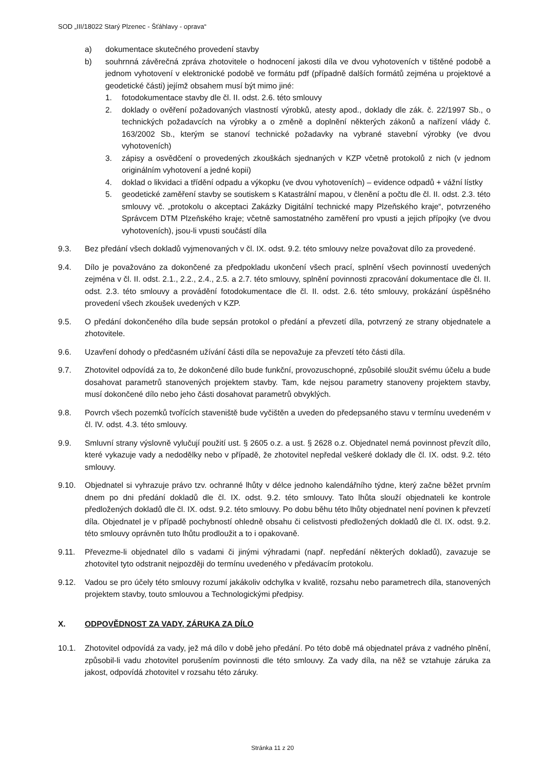SOD „III/18022 Starý Plzenec - Šťáhlavy - oprava“
a) dokumentace skutečného provedení stavby
b) souhrnná závěrečná zpráva zhotovitele o hodnocení jakosti díla ve dvou vyhotoveních v tištěné podobě a jednom vyhotovení v elektronické podobě ve formátu pdf (případně dalších formátů zejména u projektové a geodetické části) jejímž obsahem musí být mimo jiné:
1. fotodokumentace stavby dle čl. II. odst. 2.6. této smlouvy
2. doklady o ověření požadovaných vlastností výrobků, atesty apod., doklady dle zák. č. 22/1997 Sb., o technických požadavcích na výrobky a o změně a doplnění některých zákonů a nařízení vlády č. 163/2002 Sb., kterým se stanoví technické požadavky na vybrané stavební výrobky (ve dvou vyhotoveních)
3. zápisy a osvědčení o provedených zkouškách sjednaných v KZP včetně protokolů z nich (v jednom originálním vyhotovení a jedné kopii)
4. doklad o likvidaci a třídění odpadu a výkopku (ve dvou vyhotoveních) – evidence odpadů + vážní lístky
5. geodetické zaměření stavby se soutiskem s Katastrální mapou, v členění a počtu dle čl. II. odst. 2.3. této smlouvy vč. „protokolu o akceptaci Zakázky Digitální technické mapy Plzeňského kraje“, potvrzeného Správcem DTM Plzeňského kraje; včetně samostatného zaměření pro vpusti a jejich přípojky (ve dvou vyhotoveních), jsou-li vpusti součástí díla
9.3. Bez předání všech dokladů vyjmenovaných v čl. IX. odst. 9.2. této smlouvy nelze považovat dílo za provedené.
9.4. Dílo je považováno za dokončené za předpokladu ukončení všech prací, splnění všech povinností uvedených zejména v čl. II. odst. 2.1., 2.2., 2.4., 2.5. a 2.7. této smlouvy, splnění povinnosti zpracování dokumentace dle čl. II. odst. 2.3. této smlouvy a provádění fotodokumentace dle čl. II. odst. 2.6. této smlouvy, prokázání úspěšného provedení všech zkoušek uvedených v KZP.
9.5. O předání dokončeného díla bude sepsán protokol o předání a převzetí díla, potvrzený ze strany objednatele a zhotovitele.
9.6. Uzavření dohody o předčasném užívání části díla se nepovažuje za převzetí této části díla.
9.7. Zhotovitel odpovídá za to, že dokončené dílo bude funkční, provozuschopné, způsobilé sloužit svému účelu a bude dosahovat parametrů stanovených projektem stavby. Tam, kde nejsou parametry stanoveny projektem stavby, musí dokončené dílo nebo jeho části dosahovat parametrů obvyklých.
9.8. Povrch všech pozemků tvořících staveniště bude vyčištěn a uveden do předepsaného stavu v termínu uvedeném v čl. IV. odst. 4.3. této smlouvy.
9.9. Smluvní strany výslovně vylučují použití ust. § 2605 o.z. a ust. § 2628 o.z. Objednatel nemá povinnost převzít dílo, které vykazuje vady a nedodělky nebo v případě, že zhotovitel nepředal veškeré doklady dle čl. IX. odst. 9.2. této smlouvy.
9.10. Objednatel si vyhrazuje právo tzv. ochranné lhůty v délce jednoho kalendářního týdne, který začne běžet prvním dnem po dni předání dokladů dle čl. IX. odst. 9.2. této smlouvy. Tato lhůta slouží objednateli ke kontrole předložených dokladů dle čl. IX. odst. 9.2. této smlouvy. Po dobu běhu této lhůty objednatel není povinen k převzetí díla. Objednatel je v případě pochybností ohledně obsahu či celistvosti předložených dokladů dle čl. IX. odst. 9.2. této smlouvy oprávněn tuto lhůtu prodloužit a to i opakovaně.
9.11. Převezme-li objednatel dílo s vadami či jinými výhradami (např. nepředání některých dokladů), zavazuje se zhotovitel tyto odstranit nejpozději do termínu uvedeného v předávacím protokolu.
9.12. Vadou se pro účely této smlouvy rozumí jakákoliv odchylka v kvalitě, rozsahu nebo parametrech díla, stanovených projektem stavby, touto smlouvou a Technologickými předpisy.
X. ODPOVĚDNOST ZA VADY, ZÁRUKA ZA DÍLO
10.1. Zhotovitel odpovídá za vady, jež má dílo v době jeho předání. Po této době má objednatel práva z vadného plnění, způsobil-li vadu zhotovitel porušením povinnosti dle této smlouvy. Za vady díla, na něž se vztahuje záruka za jakost, odpovídá zhotovitel v rozsahu této záruky.
Stránka 11 z 20